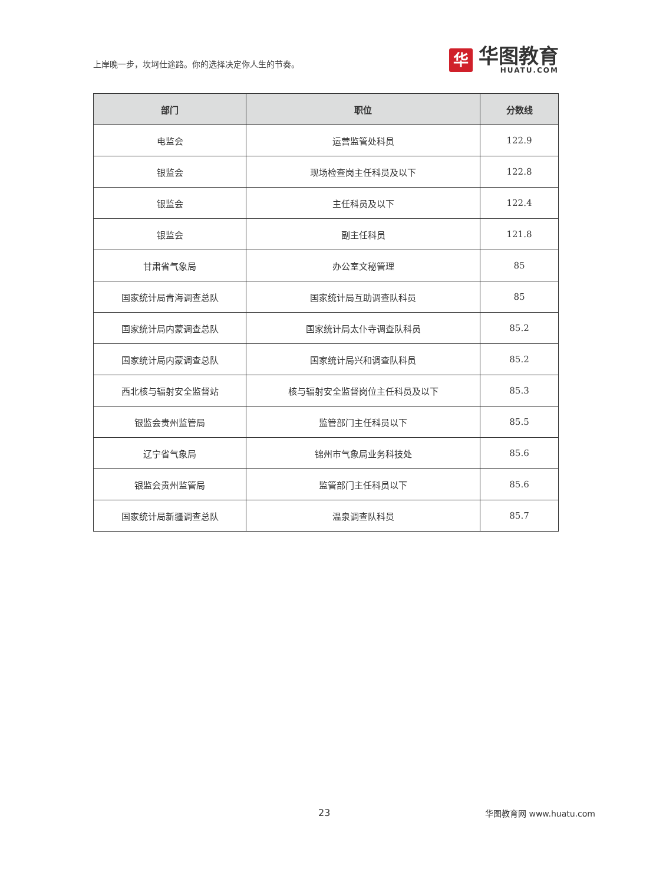上岸晚一步，坎坷仕途路。你的选择决定你人生的节奏。
华
华图教育
HUATU.COM
| 部门 | 职位 | 分数线 |
| --- | --- | --- |
| 电监会 | 运营监管处科员 | 122.9 |
| 银监会 | 现场检查岗主任科员及以下 | 122.8 |
| 银监会 | 主任科员及以下 | 122.4 |
| 银监会 | 副主任科员 | 121.8 |
| 甘肃省气象局 | 办公室文秘管理 | 85 |
| 国家统计局青海调查总队 | 国家统计局互助调查队科员 | 85 |
| 国家统计局内蒙调查总队 | 国家统计局太仆寺调查队科员 | 85.2 |
| 国家统计局内蒙调查总队 | 国家统计局兴和调查队科员 | 85.2 |
| 西北核与辐射安全监督站 | 核与辐射安全监督岗位主任科员及以下 | 85.3 |
| 银监会贵州监管局 | 监管部门主任科员以下 | 85.5 |
| 辽宁省气象局 | 锦州市气象局业务科技处 | 85.6 |
| 银监会贵州监管局 | 监管部门主任科员以下 | 85.6 |
| 国家统计局新疆调查总队 | 温泉调查队科员 | 85.7 |
23 华图教育网 www.huatu.com